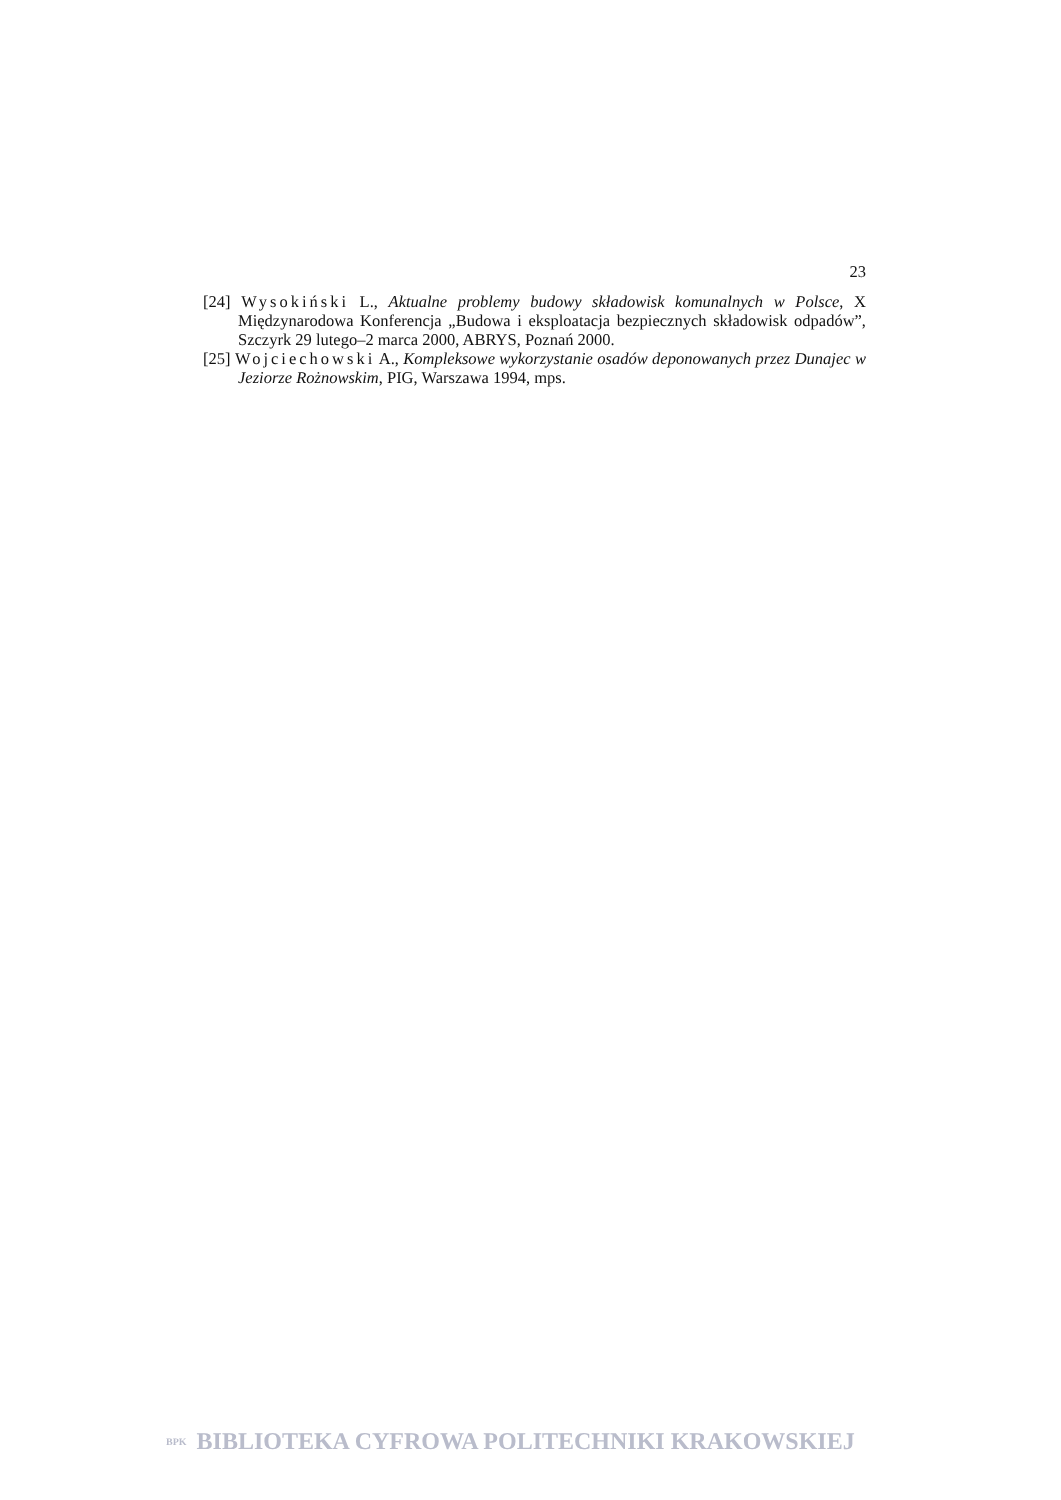23
[24] Wysokiński L., Aktualne problemy budowy składowisk komunalnych w Polsce, X Międzynarodowa Konferencja „Budowa i eksploatacja bezpiecznych składowisk odpadów”, Szczyrk 29 lutego–2 marca 2000, ABRYS, Poznań 2000.
[25] Wojciechowski A., Kompleksowe wykorzystanie osadów deponowanych przez Dunajec w Jeziorze Rożnowskim, PIG, Warszawa 1994, mps.
BPK BIBLIOTEKA CYFROWA POLITECHNIKI KRAKOWSKIEJ